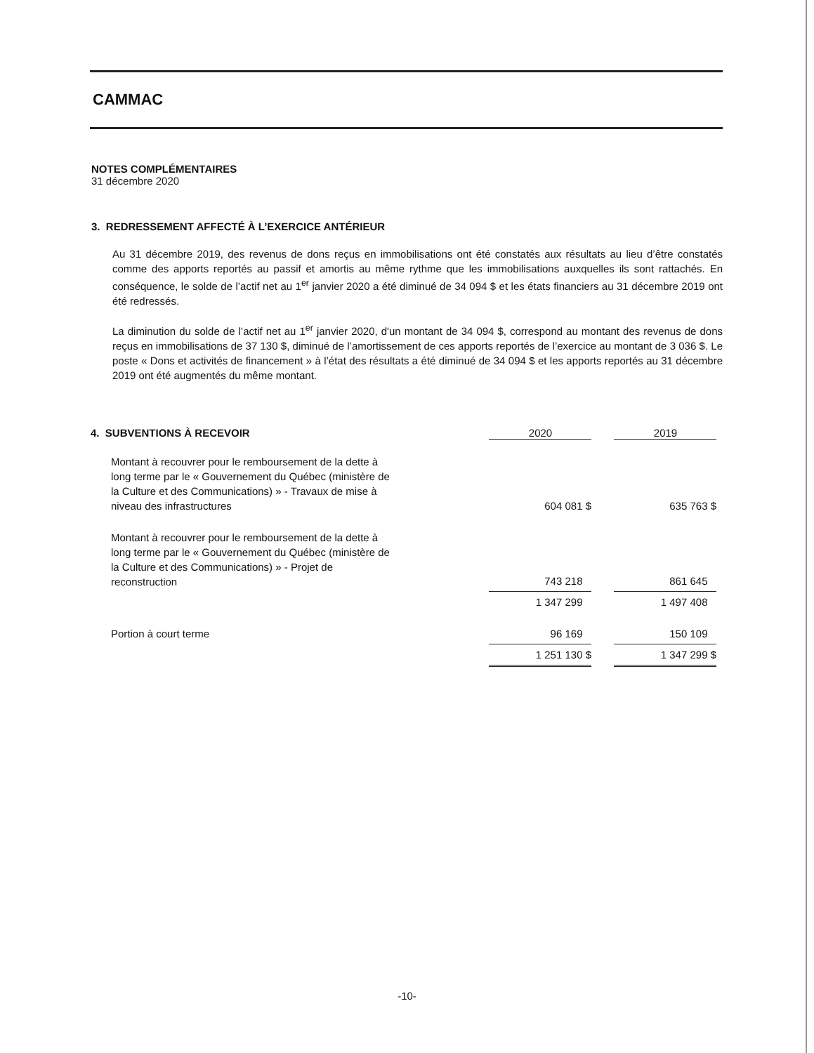CAMMAC
NOTES COMPLÉMENTAIRES
31 décembre 2020
3. REDRESSEMENT AFFECTÉ À L’EXERCICE ANTÉRIEUR
Au 31 décembre 2019, des revenus de dons reçus en immobilisations ont été constatés aux résultats au lieu d’être constatés comme des apports reportés au passif et amortis au même rythme que les immobilisations auxquelles ils sont rattachés. En conséquence, le solde de l’actif net au 1<sup>er</sup> janvier 2020 a été diminué de 34 094 $ et les états financiers au 31 décembre 2019 ont été redressés.
La diminution du solde de l’actif net au 1<sup>er</sup> janvier 2020, d'un montant de 34 094 $, correspond au montant des revenus de dons reçus en immobilisations de 37 130 $, diminué de l’amortissement de ces apports reportés de l’exercice au montant de 3 036 $. Le poste « Dons et activités de financement » à l’état des résultats a été diminué de 34 094 $ et les apports reportés au 31 décembre 2019 ont été augmentés du même montant.
| 4. SUBVENTIONS À RECEVOIR | | 2020 | | 2019 |
| --- | --- | --- | --- | --- |
| Montant à recouvrer pour le remboursement de la dette à long terme par le « Gouvernement du Québec (ministère de la Culture et des Communications) » - Travaux de mise à niveau des infrastructures | | 604 081 $ | | 635 763 $ |
| Montant à recouvrer pour le remboursement de la dette à long terme par le « Gouvernement du Québec (ministère de la Culture et des Communications) » - Projet de reconstruction | | 743 218 | | 861 645 |
| | | 1 347 299 | | 1 497 408 |
| Portion à court terme | | 96 169 | | 150 109 |
| | | 1 251 130 $ | | 1 347 299 $ |
-10-